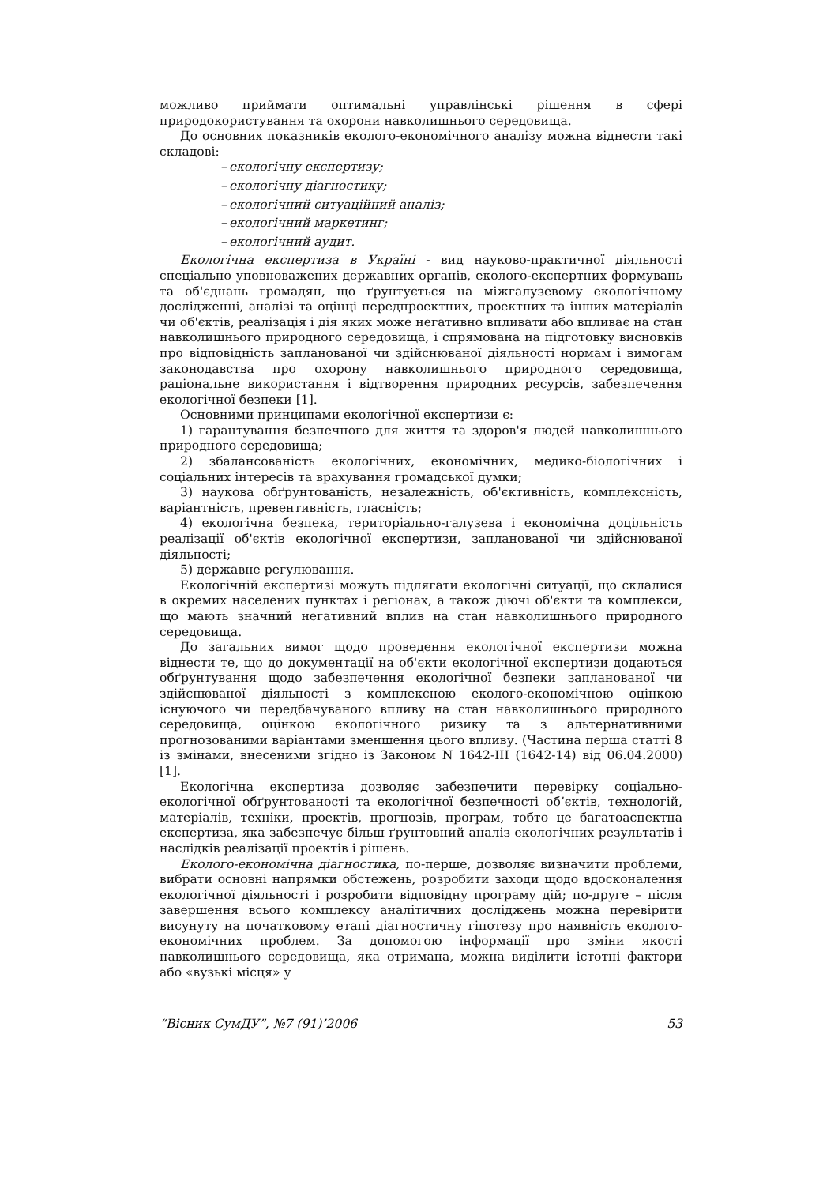можливо приймати оптимальні управлінські рішення в сфері природокористування та охорони навколишнього середовища.
До основних показників еколого-економічного аналізу можна віднести такі складові:
– екологічну експертизу;
– екологічну діагностику;
– екологічний ситуаційний аналіз;
– екологічний маркетинг;
– екологічний аудит.
Екологічна експертиза в Україні - вид науково-практичної діяльності спеціально уповноважених державних органів, еколого-експертних формувань та об'єднань громадян, що ґрунтується на міжгалузевому екологічному дослідженні, аналізі та оцінці передпроектних, проектних та інших матеріалів чи об'єктів, реалізація і дія яких може негативно впливати або впливає на стан навколишнього природного середовища, і спрямована на підготовку висновків про відповідність запланованої чи здійснюваної діяльності нормам і вимогам законодавства про охорону навколишнього природного середовища, раціональне використання і відтворення природних ресурсів, забезпечення екологічної безпеки [1].
Основними принципами екологічної експертизи є:
1) гарантування безпечного для життя та здоров'я людей навколишнього природного середовища;
2) збалансованість екологічних, економічних, медико-біологічних і соціальних інтересів та врахування громадської думки;
3) наукова обґрунтованість, незалежність, об'єктивність, комплексність, варіантність, превентивність, гласність;
4) екологічна безпека, територіально-галузева і економічна доцільність реалізації об'єктів екологічної експертизи, запланованої чи здійснюваної діяльності;
5) державне регулювання.
Екологічній експертизі можуть підлягати екологічні ситуації, що склалися в окремих населених пунктах і регіонах, а також діючі об'єкти та комплекси, що мають значний негативний вплив на стан навколишнього природного середовища.
До загальних вимог щодо проведення екологічної експертизи можна віднести те, що до документації на об'єкти екологічної експертизи додаються обґрунтування щодо забезпечення екологічної безпеки запланованої чи здійснюваної діяльності з комплексною еколого-економічною оцінкою існуючого чи передбачуваного впливу на стан навколишнього природного середовища, оцінкою екологічного ризику та з альтернативними прогнозованими варіантами зменшення цього впливу. (Частина перша статті 8 із змінами, внесеними згідно із Законом N 1642-III (1642-14) від 06.04.2000) [1].
Екологічна експертиза дозволяє забезпечити перевірку соціально-екологічної обґрунтованості та екологічної безпечності об’єктів, технологій, матеріалів, техніки, проектів, прогнозів, програм, тобто це багатоаспектна експертиза, яка забезпечує більш ґрунтовний аналіз екологічних результатів і наслідків реалізації проектів і рішень.
Еколого-економічна діагностика, по-перше, дозволяє визначити проблеми, вибрати основні напрямки обстежень, розробити заходи щодо вдосконалення екологічної діяльності і розробити відповідну програму дій; по-друге – після завершення всього комплексу аналітичних досліджень можна перевірити висунуту на початковому етапі діагностичну гіпотезу про наявність еколого-економічних проблем. За допомогою інформації про зміни якості навколишнього середовища, яка отримана, можна виділити істотні фактори або «вузькі місця» у
“Вісник СумДУ”, №7 (91)’2006 53